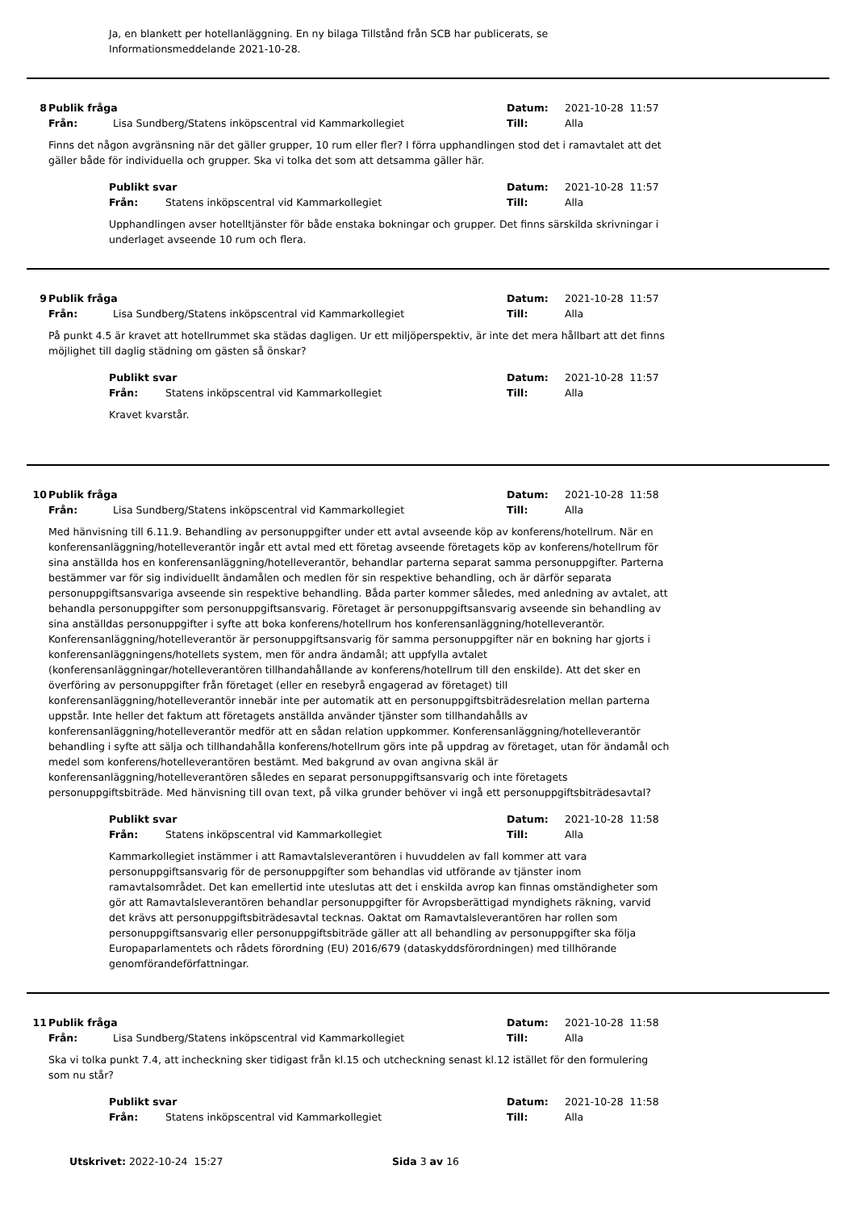Ja, en blankett per hotellanläggning. En ny bilaga Tillstånd från SCB har publicerats, se Informationsmeddelande 2021-10-28.
8 Publik fråga Datum: 2021-10-28 11:57
Från: Lisa Sundberg/Statens inköpscentral vid Kammarkollegiet Till: Alla
Finns det någon avgränsning när det gäller grupper, 10 rum eller fler? I förra upphandlingen stod det i ramavtalet att det gäller både för individuella och grupper. Ska vi tolka det som att detsamma gäller här.
Publikt svar Datum: 2021-10-28 11:57
Från: Statens inköpscentral vid Kammarkollegiet Till: Alla
Upphandlingen avser hotelltjänster för både enstaka bokningar och grupper. Det finns särskilda skrivningar i underlaget avseende 10 rum och flera.
9 Publik fråga Datum: 2021-10-28 11:57
Från: Lisa Sundberg/Statens inköpscentral vid Kammarkollegiet Till: Alla
På punkt 4.5 är kravet att hotellrummet ska städas dagligen. Ur ett miljöperspektiv, är inte det mera hållbart att det finns möjlighet till daglig städning om gästen så önskar?
Publikt svar Datum: 2021-10-28 11:57
Från: Statens inköpscentral vid Kammarkollegiet Till: Alla
Kravet kvarstår.
10 Publik fråga Datum: 2021-10-28 11:58
Från: Lisa Sundberg/Statens inköpscentral vid Kammarkollegiet Till: Alla
Med hänvisning till 6.11.9. Behandling av personuppgifter under ett avtal avseende köp av konferens/hotellrum. När en konferensanläggning/hotelleverantör ingår ett avtal med ett företag avseende företagets köp av konferens/hotellrum för sina anställda hos en konferensanläggning/hotelleverantör, behandlar parterna separat samma personuppgifter. Parterna bestämmer var för sig individuellt ändamålen och medlen för sin respektive behandling, och är därför separata personuppgiftsansvariga avseende sin respektive behandling. Båda parter kommer således, med anledning av avtalet, att behandla personuppgifter som personuppgiftsansvarig. Företaget är personuppgiftsansvarig avseende sin behandling av sina anställdas personuppgifter i syfte att boka konferens/hotellrum hos konferensanläggning/hotelleverantör. Konferensanläggning/hotelleverantör är personuppgiftsansvarig för samma personuppgifter när en bokning har gjorts i konferensanläggningens/hotellets system, men för andra ändamål; att uppfylla avtalet (konferensanläggningar/hotelleverantören tillhandahållande av konferens/hotellrum till den enskilde). Att det sker en överföring av personuppgifter från företaget (eller en resebyrå engagerad av företaget) till konferensanläggning/hotelleverantör innebär inte per automatik att en personuppgiftsbiträdesrelation mellan parterna uppstår. Inte heller det faktum att företagets anställda använder tjänster som tillhandahålls av konferensanläggning/hotelleverantör medför att en sådan relation uppkommer. Konferensanläggning/hotelleverantör behandling i syfte att sälja och tillhandahålla konferens/hotellrum görs inte på uppdrag av företaget, utan för ändamål och medel som konferens/hotelleverantören bestämt. Med bakgrund av ovan angivna skäl är konferensanläggning/hotelleverantören således en separat personuppgiftsansvarig och inte företagets personuppgiftsbiträde. Med hänvisning till ovan text, på vilka grunder behöver vi ingå ett personuppgiftsbiträdesavtal?
Publikt svar Datum: 2021-10-28 11:58
Från: Statens inköpscentral vid Kammarkollegiet Till: Alla
Kammarkollegiet instämmer i att Ramavtalsleverantören i huvuddelen av fall kommer att vara personuppgiftsansvarig för de personuppgifter som behandlas vid utförande av tjänster inom ramavtalsområdet. Det kan emellertid inte uteslutas att det i enskilda avrop kan finnas omständigheter som gör att Ramavtalsleverantören behandlar personuppgifter för Avropsberättigad myndighets räkning, varvid det krävs att personuppgiftsbiträdesavtal tecknas. Oaktat om Ramavtalsleverantören har rollen som personuppgiftsansvarig eller personuppgiftsbiträde gäller att all behandling av personuppgifter ska följa Europaparlamentets och rådets förordning (EU) 2016/679 (dataskyddsförordningen) med tillhörande genomförandeförfattningar.
11 Publik fråga Datum: 2021-10-28 11:58
Från: Lisa Sundberg/Statens inköpscentral vid Kammarkollegiet Till: Alla
Ska vi tolka punkt 7.4, att incheckning sker tidigast från kl.15 och utcheckning senast kl.12 istället för den formulering som nu står?
Publikt svar Datum: 2021-10-28 11:58
Från: Statens inköpscentral vid Kammarkollegiet Till: Alla
Utskrivet: 2022-10-24 15:27 Sida 3 av 16